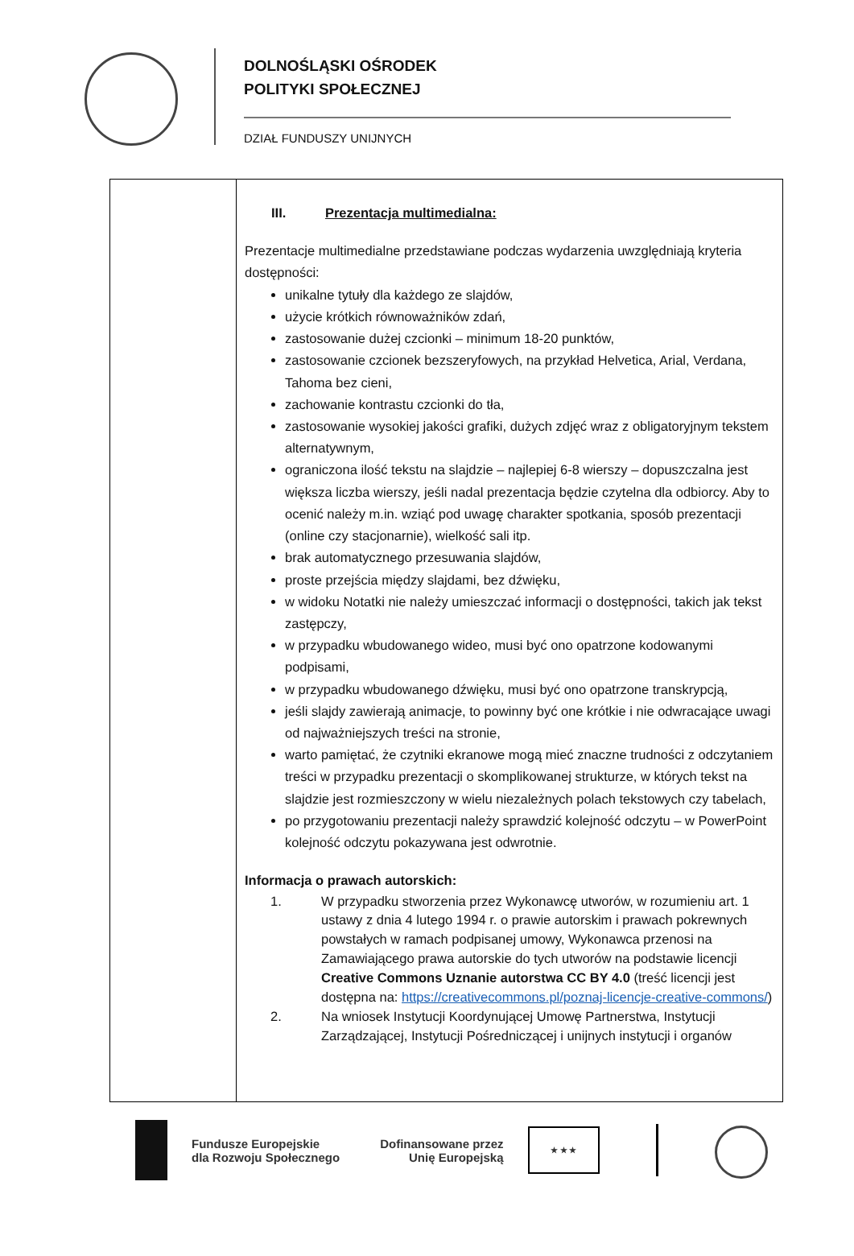DOLNOŚLĄSKI OŚRODEK
POLITYKI SPOŁECZNEJ
DZIAŁ FUNDUSZY UNIJNYCH
| | III. Prezentacja multimedialna: Prezentacje multimedialne przedstawiane podczas wydarzenia uwzględniają kryteria dostępności: unikalne tytuły dla każdego ze slajdów, użycie krótkich równoważników zdań, zastosowanie dużej czcionki – minimum 18-20 punktów, zastosowanie czcionek bezszeryfowych, na przykład Helvetica, Arial, Verdana, Tahoma bez cieni, zachowanie kontrastu czcionki do tła, zastosowanie wysokiej jakości grafiki, dużych zdjęć wraz z obligatoryjnym tekstem alternatywnym, ograniczona ilość tekstu na slajdzie – najlepiej 6-8 wierszy – dopuszczalna jest większa liczba wierszy, jeśli nadal prezentacja będzie czytelna dla odbiorcy. Aby to ocenić należy m.in. wziąć pod uwagę charakter spotkania, sposób prezentacji (online czy stacjonarnie), wielkość sali itp. brak automatycznego przesuwania slajdów, proste przejścia między slajdami, bez dźwięku, w widoku Notatki nie należy umieszczać informacji o dostępności, takich jak tekst zastępczy, w przypadku wbudowanego wideo, musi być ono opatrzone kodowanymi podpisami, w przypadku wbudowanego dźwięku, musi być ono opatrzone transkrypcją, jeśli slajdy zawierają animacje, to powinny być one krótkie i nie odwracające uwagi od najważniejszych treści na stronie, warto pamiętać, że czytniki ekranowe mogą mieć znaczne trudności z odczytaniem treści w przypadku prezentacji o skomplikowanej strukturze, w których tekst na slajdzie jest rozmieszczony w wielu niezależnych polach tekstowych czy tabelach, po przygotowaniu prezentacji należy sprawdzić kolejność odczytu – w PowerPoint kolejność odczytu pokazywana jest odwrotnie. Informacja o prawach autorskich: 1. W przypadku stworzenia przez Wykonawcę utworów, w rozumieniu art. 1 ustawy z dnia 4 lutego 1994 r. o prawie autorskim i prawach pokrewnych powstałych w ramach podpisanej umowy, Wykonawca przenosi na Zamawiającego prawa autorskie do tych utworów na podstawie licencji Creative Commons Uznanie autorstwa CC BY 4.0 (treść licencji jest dostępna na: https://creativecommons.pl/poznaj-licencje-creative-commons/ ) 2. Na wniosek Instytucji Koordynującej Umowę Partnerstwa, Instytucji Zarządzającej, Instytucji Pośredniczącej i unijnych instytucji i organów |
Fundusze Europejskie
dla Rozwoju Społecznego
Dofinansowane przez
Unię Europejską
★ ★ ★